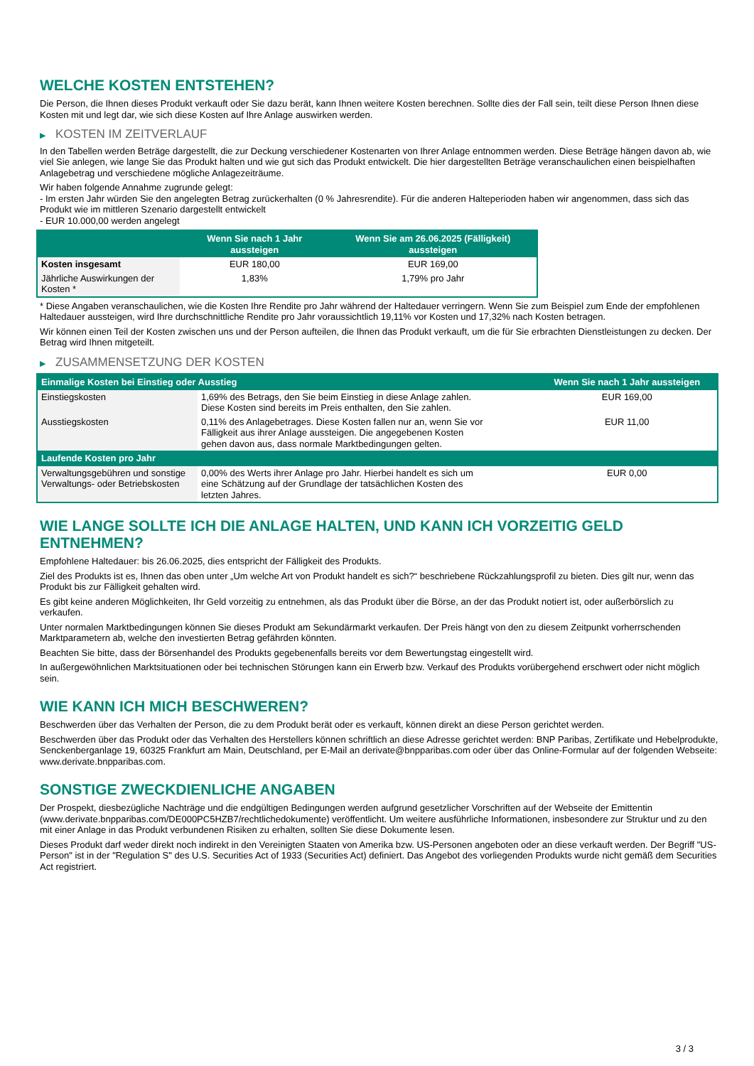WELCHE KOSTEN ENTSTEHEN?
Die Person, die Ihnen dieses Produkt verkauft oder Sie dazu berät, kann Ihnen weitere Kosten berechnen. Sollte dies der Fall sein, teilt diese Person Ihnen diese Kosten mit und legt dar, wie sich diese Kosten auf Ihre Anlage auswirken werden.
▶ KOSTEN IM ZEITVERLAUF
In den Tabellen werden Beträge dargestellt, die zur Deckung verschiedener Kostenarten von Ihrer Anlage entnommen werden. Diese Beträge hängen davon ab, wie viel Sie anlegen, wie lange Sie das Produkt halten und wie gut sich das Produkt entwickelt. Die hier dargestellten Beträge veranschaulichen einen beispielhaften Anlagebetrag und verschiedene mögliche Anlagezeiträume.
Wir haben folgende Annahme zugrunde gelegt:
- Im ersten Jahr würden Sie den angelegten Betrag zurückerhalten (0 % Jahresrendite). Für die anderen Halteperioden haben wir angenommen, dass sich das Produkt wie im mittleren Szenario dargestellt entwickelt
- EUR 10.000,00 werden angelegt
| | Wenn Sie nach 1 Jahr aussteigen | Wenn Sie am 26.06.2025 (Fälligkeit) aussteigen |
| --- | --- | --- |
| Kosten insgesamt | EUR 180,00 | EUR 169,00 |
| Jährliche Auswirkungen der Kosten * | 1,83% | 1,79% pro Jahr |
* Diese Angaben veranschaulichen, wie die Kosten Ihre Rendite pro Jahr während der Haltedauer verringern. Wenn Sie zum Beispiel zum Ende der empfohlenen Haltedauer aussteigen, wird Ihre durchschnittliche Rendite pro Jahr voraussichtlich 19,11% vor Kosten und 17,32% nach Kosten betragen.
Wir können einen Teil der Kosten zwischen uns und der Person aufteilen, die Ihnen das Produkt verkauft, um die für Sie erbrachten Dienstleistungen zu decken. Der Betrag wird Ihnen mitgeteilt.
▶ ZUSAMMENSETZUNG DER KOSTEN
| Einmalige Kosten bei Einstieg oder Ausstieg | | Wenn Sie nach 1 Jahr aussteigen |
| --- | --- | --- |
| Einstiegskosten | 1,69% des Betrags, den Sie beim Einstieg in diese Anlage zahlen. Diese Kosten sind bereits im Preis enthalten, den Sie zahlen. | EUR 169,00 |
| Ausstiegskosten | 0,11% des Anlagebetrages. Diese Kosten fallen nur an, wenn Sie vor Fälligkeit aus ihrer Anlage aussteigen. Die angegebenen Kosten gehen davon aus, dass normale Marktbedingungen gelten. | EUR 11,00 |
| Laufende Kosten pro Jahr | | |
| Verwaltungsgebühren und sonstige Verwaltungs- oder Betriebskosten | 0,00% des Werts ihrer Anlage pro Jahr. Hierbei handelt es sich um eine Schätzung auf der Grundlage der tatsächlichen Kosten des letzten Jahres. | EUR 0,00 |
WIE LANGE SOLLTE ICH DIE ANLAGE HALTEN, UND KANN ICH VORZEITIG GELD ENTNEHMEN?
Empfohlene Haltedauer: bis 26.06.2025, dies entspricht der Fälligkeit des Produkts.
Ziel des Produkts ist es, Ihnen das oben unter „Um welche Art von Produkt handelt es sich?“ beschriebene Rückzahlungsprofil zu bieten. Dies gilt nur, wenn das Produkt bis zur Fälligkeit gehalten wird.
Es gibt keine anderen Möglichkeiten, Ihr Geld vorzeitig zu entnehmen, als das Produkt über die Börse, an der das Produkt notiert ist, oder außerbörslich zu verkaufen.
Unter normalen Marktbedingungen können Sie dieses Produkt am Sekundärmarkt verkaufen. Der Preis hängt von den zu diesem Zeitpunkt vorherrschenden Marktparametern ab, welche den investierten Betrag gefährden könnten.
Beachten Sie bitte, dass der Börsenhandel des Produkts gegebenenfalls bereits vor dem Bewertungstag eingestellt wird.
In außergewöhnlichen Marktsituationen oder bei technischen Störungen kann ein Erwerb bzw. Verkauf des Produkts vorübergehend erschwert oder nicht möglich sein.
WIE KANN ICH MICH BESCHWEREN?
Beschwerden über das Verhalten der Person, die zu dem Produkt berät oder es verkauft, können direkt an diese Person gerichtet werden.
Beschwerden über das Produkt oder das Verhalten des Herstellers können schriftlich an diese Adresse gerichtet werden: BNP Paribas, Zertifikate und Hebelprodukte, Senckenberganlage 19, 60325 Frankfurt am Main, Deutschland, per E-Mail an derivate@bnpparibas.com oder über das Online-Formular auf der folgenden Webseite: www.derivate.bnpparibas.com.
SONSTIGE ZWECKDIENLICHE ANGABEN
Der Prospekt, diesbezügliche Nachträge und die endgültigen Bedingungen werden aufgrund gesetzlicher Vorschriften auf der Webseite der Emittentin (www.derivate.bnpparibas.com/DE000PC5HZB7/rechtlichedokumente) veröffentlicht. Um weitere ausführliche Informationen, insbesondere zur Struktur und zu den mit einer Anlage in das Produkt verbundenen Risiken zu erhalten, sollten Sie diese Dokumente lesen.
Dieses Produkt darf weder direkt noch indirekt in den Vereinigten Staaten von Amerika bzw. US-Personen angeboten oder an diese verkauft werden. Der Begriff "US-Person" ist in der "Regulation S" des U.S. Securities Act of 1933 (Securities Act) definiert. Das Angebot des vorliegenden Produkts wurde nicht gemäß dem Securities Act registriert.
3 / 3